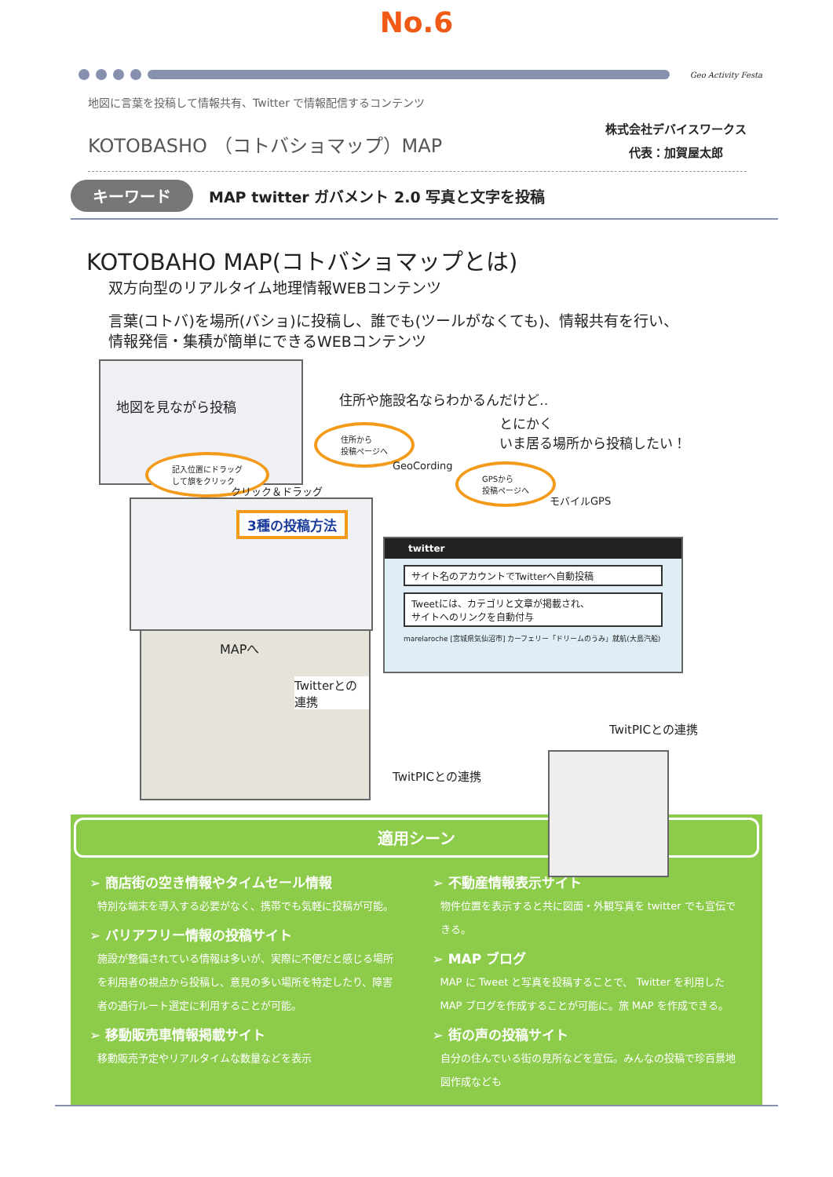No.6
Geo Activity Festa
地図に言葉を投稿して情報共有、Twitter で情報配信するコンテンツ
KOTOBASHO （コトバショマップ）MAP
株式会社デバイスワークス
代表：加賀屋太郎
キーワード
MAP twitter ガバメント 2.0 写真と文字を投稿
KOTOBAHO MAP(コトバショマップとは)
双方向型のリアルタイム地理情報WEBコンテンツ
言葉(コトバ)を場所(バショ)に投稿し、誰でも(ツールがなくても)、情報共有を行い、
情報発信・集積が簡単にできるWEBコンテンツ
地図を見ながら投稿
記入位置にドラッグ
して旗をクリック
住所や施設名ならわかるんだけど‥
住所から
投稿ページへ
とにかく
いま居る場所から投稿したい！
GeoCording
GPSから
投稿ページへ
モバイルGPS
クリック＆ドラッグ
3種の投稿方法
twitter
サイト名のアカウントでTwitterへ自動投稿
Tweetには、カテゴリと文章が掲載され、
サイトへのリンクを自動付与
marelaroche [宮城県気仙沼市] カーフェリー「ドリームのうみ」就航(大島汽船)
MAPへ
Twitterとの連携
TwitPICとの連携
TwitPICとの連携
適用シーン
➢ 商店街の空き情報やタイムセール情報
特別な端末を導入する必要がなく、携帯でも気軽に投稿が可能。
➢ バリアフリー情報の投稿サイト
施設が整備されている情報は多いが、実際に不便だと感じる場所を利用者の視点から投稿し、意見の多い場所を特定したり、障害者の通行ルート選定に利用することが可能。
➢ 移動販売車情報掲載サイト
移動販売予定やリアルタイムな数量などを表示
➢ 不動産情報表示サイト
物件位置を表示すると共に図面・外観写真を twitter でも宣伝できる。
➢ MAP ブログ
MAP に Tweet と写真を投稿することで、 Twitter を利用した MAP ブログを作成することが可能に。旅 MAP を作成できる。
➢ 街の声の投稿サイト
自分の住んでいる街の見所などを宣伝。みんなの投稿で珍百景地図作成なども